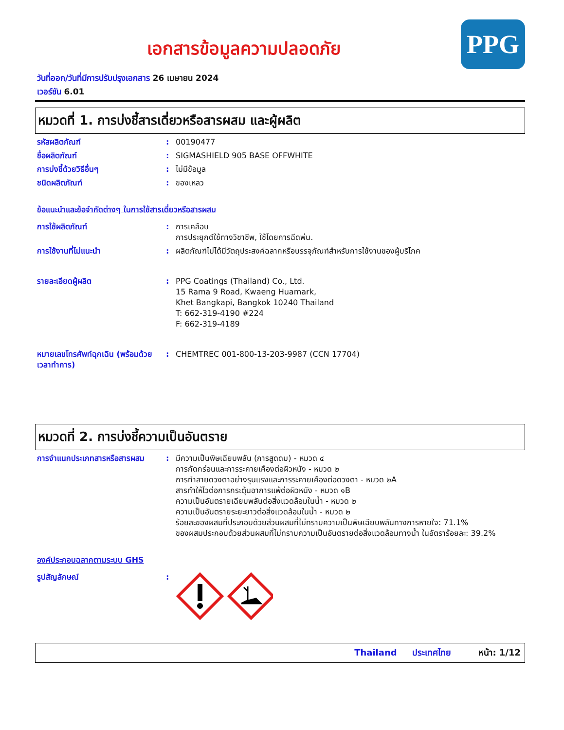เอกสารข้อมูลความปลอดภัย
PPG
วันที่ออก/วันที่มีการปรับปรุงเอกสาร 26 เมษายน 2024
เวอร์ชัน 6.01
หมวดที่ 1. การบ่งชี้สารเดี่ยวหรือสารผสม และผู้ผลิต
รหัสผลิตภัณฑ์ : 00190477
ชื่อผลิตภัณฑ์ : SIGMASHIELD 905 BASE OFFWHITE
การบ่งชี้ด้วยวิธีอื่นๆ : ไม่มีข้อมูล
ชนิดผลิตภัณฑ์ : ของเหลว
ข้อแนะนำและข้อจำกัดต่างๆ ในการใช้สารเดี่ยวหรือสารผสม
การใช้ผลิตภัณฑ์ : การเคลือบ
การประยุกต์ใช้ทางวิชาชีพ, ใช้โดยการฉีดพ่น.
การใช้งานที่ไม่แนะนำ : ผลิตภัณฑ์ไม่ได้มีวัตถุประสงค์ฉลากหรือบรรจุภัณฑ์สำหรับการใช้งานของผู้บริโภค
รายละเอียดผู้ผลิต : PPG Coatings (Thailand) Co., Ltd.
15 Rama 9 Road, Kwaeng Huamark,
Khet Bangkapi, Bangkok 10240 Thailand
T: 662-319-4190 #224
F: 662-319-4189
หมายเลขโทรศัพท์ฉุกเฉิน (พร้อมด้วยเวลาทำการ)
: CHEMTREC 001-800-13-203-9987 (CCN 17704)
หมวดที่ 2. การบ่งชี้ความเป็นอันตราย
การจำแนกประเภทสารหรือสารผสม : มีความเป็นพิษเฉียบพลัน (การสูดดม) - หมวด ๔
การกัดกร่อนและการระคายเคืองต่อผิวหนัง - หมวด ๒
การทำลายดวงตาอย่างรุนแรงและการระคายเคืองต่อดวงตา - หมวด ๒A
สารทำให้ไวต่อการกระตุ้นอาการแพ้ต่อผิวหนัง - หมวด ๑B
ความเป็นอันตรายเฉียบพลันต่อสิ่งแวดล้อมในน้ำ - หมวด ๒
ความเป็นอันตรายระยะยาวต่อสิ่งแวดล้อมในน้ำ - หมวด ๒
ร้อยละของผสมที่ประกอบด้วยส่วนผสมที่ไม่ทราบความเป็นพิษเฉียบพลันทางการหายใจ: 71.1%
ของผสมประกอบด้วยส่วนผสมที่ไม่ทราบความเป็นอันตรายต่อสิ่งแวดล้อมทางน้ำ ในอัตราร้อยละ: 39.2%
องค์ประกอบฉลากตามระบบ GHS
รูปสัญลักษณ์ :
Thailand ประเทศไทย หน้า: 1/12